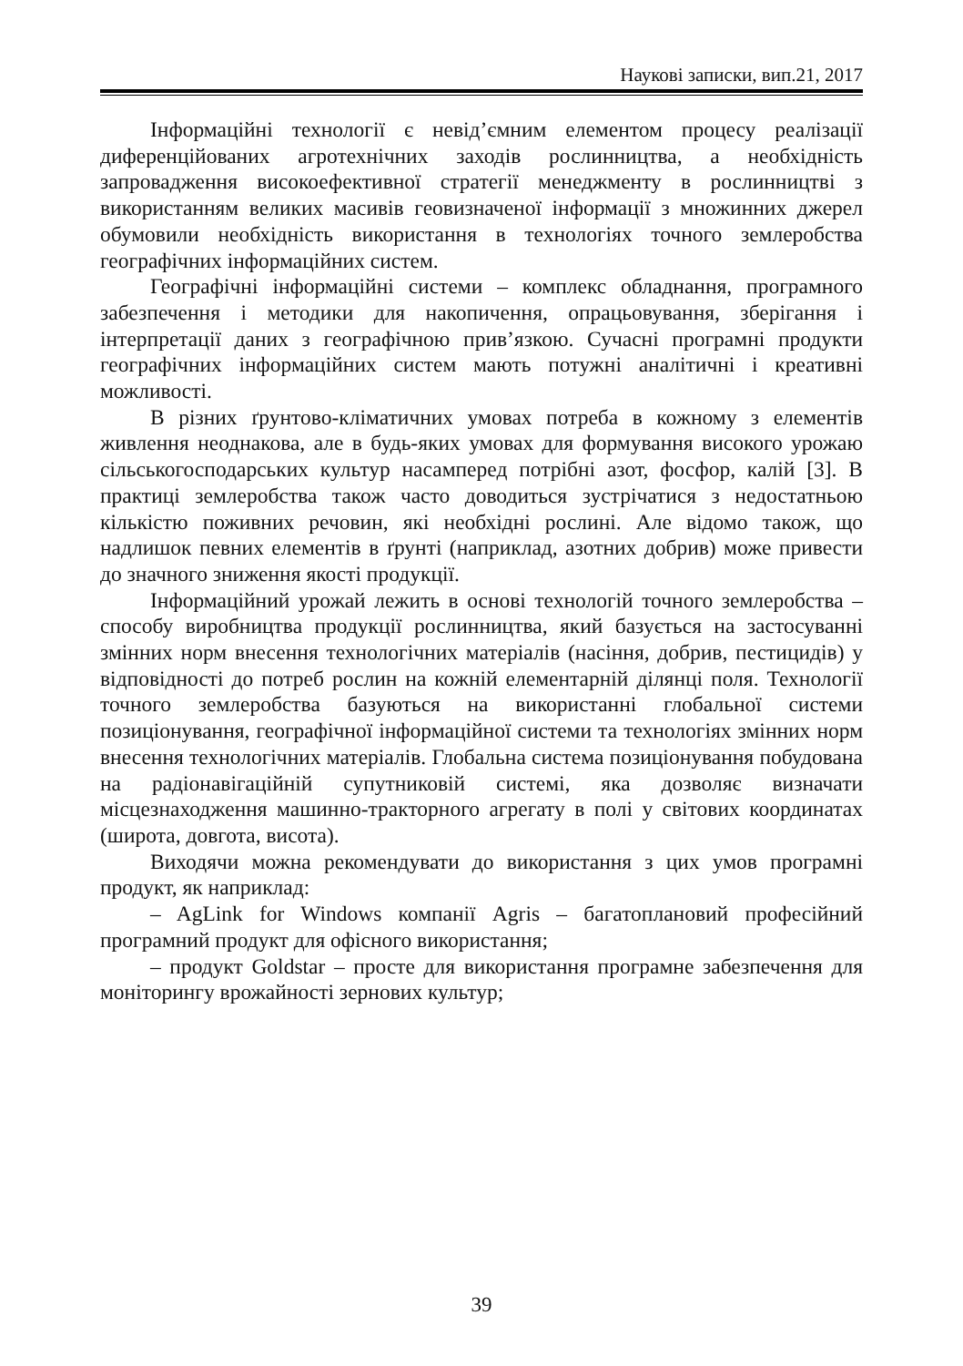Наукові записки, вип.21, 2017
Інформаційні технології є невід’ємним елементом процесу реалізації диференційованих агротехнічних заходів рослинництва, а необхідність запровадження високоефективної стратегії менеджменту в рослинництві з використанням великих масивів геовизначеної інформації з множинних джерел обумовили необхідність використання в технологіях точного землеробства географічних інформаційних систем.
Географічні інформаційні системи – комплекс обладнання, програмного забезпечення і методики для накопичення, опрацьовування, зберігання і інтерпретації даних з географічною прив’язкою. Сучасні програмні продукти географічних інформаційних систем мають потужні аналітичні і креативні можливості.
В різних ґрунтово-кліматичних умовах потреба в кожному з елементів живлення неоднакова, але в будь-яких умовах для формування високого урожаю сільськогосподарських культур насамперед потрібні азот, фосфор, калій [3]. В практиці землеробства також часто доводиться зустрічатися з недостатньою кількістю поживних речовин, які необхідні рослині. Але відомо також, що надлишок певних елементів в ґрунті (наприклад, азотних добрив) може привести до значного зниження якості продукції.
Інформаційний урожай лежить в основі технологій точного землеробства – способу виробництва продукції рослинництва, який базується на застосуванні змінних норм внесення технологічних матеріалів (насіння, добрив, пестицидів) у відповідності до потреб рослин на кожній елементарній ділянці поля. Технології точного землеробства базуються на використанні глобальної системи позиціонування, географічної інформаційної системи та технологіях змінних норм внесення технологічних матеріалів. Глобальна система позиціонування побудована на радіонавігаційній супутниковій системі, яка дозволяє визначати місцезнаходження машинно-тракторного агрегату в полі у світових координатах (широта, довгота, висота).
Виходячи можна рекомендувати до використання з цих умов програмні продукт, як наприклад:
– AgLink for Windows компанії Agris – багатоплановий професійний програмний продукт для офісного використання;
– продукт Goldstar – просте для використання програмне забезпечення для моніторингу врожайності зернових культур;
39